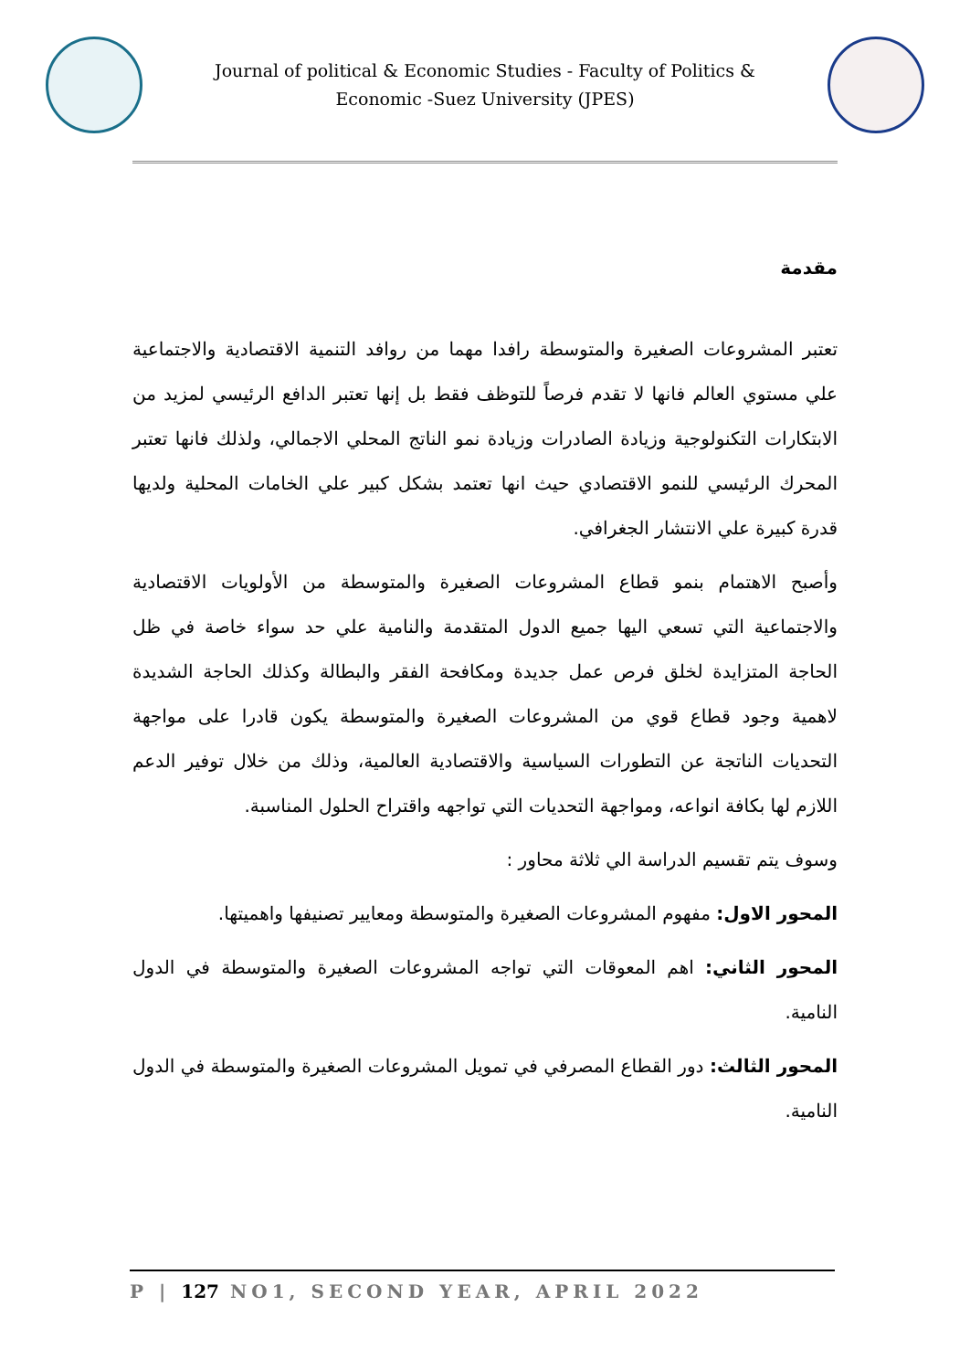Journal of political & Economic Studies - Faculty of Politics & Economic -Suez University (JPES)
مقدمة
تعتبر المشروعات الصغيرة والمتوسطة رافدا مهما من روافد التنمية الاقتصادية والاجتماعية علي مستوي العالم فانها لا تقدم فرصاً للتوظف فقط بل إنها تعتبر الدافع الرئيسي لمزيد من الابتكارات التكنولوجية وزيادة الصادرات وزيادة نمو الناتج المحلي الاجمالي، ولذلك فانها تعتبر المحرك الرئيسي للنمو الاقتصادي حيث انها تعتمد بشكل كبير علي الخامات المحلية ولديها قدرة كبيرة علي الانتشار الجغرافي.
وأصبح الاهتمام بنمو قطاع المشروعات الصغيرة والمتوسطة من الأولويات الاقتصادية والاجتماعية التي تسعي اليها جميع الدول المتقدمة والنامية علي حد سواء خاصة في ظل الحاجة المتزايدة لخلق فرص عمل جديدة ومكافحة الفقر والبطالة وكذلك الحاجة الشديدة لاهمية وجود قطاع قوي من المشروعات الصغيرة والمتوسطة يكون قادرا على مواجهة التحديات الناتجة عن التطورات السياسية والاقتصادية العالمية، وذلك من خلال توفير الدعم اللازم لها بكافة انواعه، ومواجهة التحديات التي تواجهه واقتراح الحلول المناسبة.
وسوف يتم تقسيم الدراسة الي ثلاثة محاور :
المحور الاول: مفهوم المشروعات الصغيرة والمتوسطة ومعايير تصنيفها واهميتها.
المحور الثاني: اهم المعوقات التي تواجه المشروعات الصغيرة والمتوسطة في الدول النامية.
المحور الثالث: دور القطاع المصرفي في تمويل المشروعات الصغيرة والمتوسطة في الدول النامية.
P | 127 NO1, SECOND YEAR, APRIL 2022